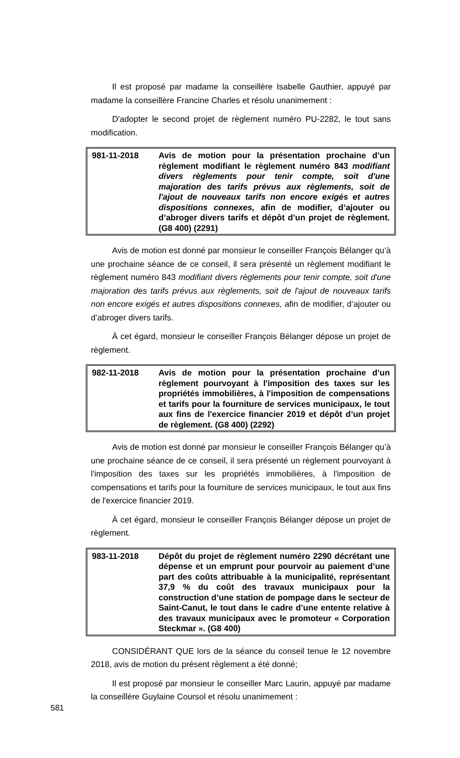Il est proposé par madame la conseillère Isabelle Gauthier, appuyé par madame la conseillère Francine Charles et résolu unanimement :
D'adopter le second projet de règlement numéro PU-2282, le tout sans modification.
981-11-2018 Avis de motion pour la présentation prochaine d’un règlement modifiant le règlement numéro 843 modifiant divers règlements pour tenir compte, soit d'une majoration des tarifs prévus aux règlements, soit de l'ajout de nouveaux tarifs non encore exigés et autres dispositions connexes, afin de modifier, d’ajouter ou d’abroger divers tarifs et dépôt d’un projet de règlement. (G8 400) (2291)
Avis de motion est donné par monsieur le conseiller François Bélanger qu’à une prochaine séance de ce conseil, il sera présenté un règlement modifiant le règlement numéro 843 modifiant divers règlements pour tenir compte, soit d'une majoration des tarifs prévus aux règlements, soit de l'ajout de nouveaux tarifs non encore exigés et autres dispositions connexes, afin de modifier, d’ajouter ou d’abroger divers tarifs.
À cet égard, monsieur le conseiller François Bélanger dépose un projet de règlement.
982-11-2018 Avis de motion pour la présentation prochaine d’un règlement pourvoyant à l'imposition des taxes sur les propriétés immobilières, à l'imposition de compensations et tarifs pour la fourniture de services municipaux, le tout aux fins de l'exercice financier 2019 et dépôt d’un projet de règlement. (G8 400) (2292)
Avis de motion est donné par monsieur le conseiller François Bélanger qu’à une prochaine séance de ce conseil, il sera présenté un règlement pourvoyant à l'imposition des taxes sur les propriétés immobilières, à l'imposition de compensations et tarifs pour la fourniture de services municipaux, le tout aux fins de l'exercice financier 2019.
À cet égard, monsieur le conseiller François Bélanger dépose un projet de règlement.
983-11-2018 Dépôt du projet de règlement numéro 2290 décrétant une dépense et un emprunt pour pourvoir au paiement d’une part des coûts attribuable à la municipalité, représentant 37,9 % du coût des travaux municipaux pour la construction d’une station de pompage dans le secteur de Saint-Canut, le tout dans le cadre d’une entente relative à des travaux municipaux avec le promoteur « Corporation Steckmar ». (G8 400)
CONSIDÉRANT QUE lors de la séance du conseil tenue le 12 novembre 2018, avis de motion du présent règlement a été donné;
Il est proposé par monsieur le conseiller Marc Laurin, appuyé par madame la conseillère Guylaine Coursol et résolu unanimement :
581